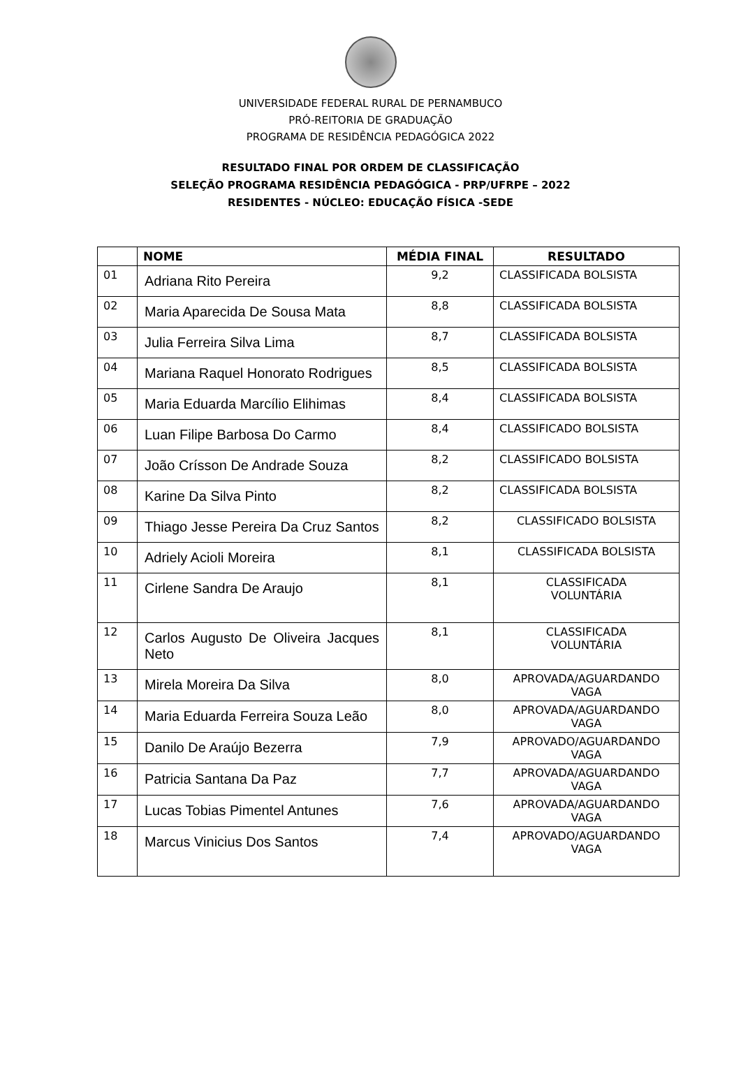UNIVERSIDADE FEDERAL RURAL DE PERNAMBUCO
PRÓ-REITORIA DE GRADUAÇÃO
PROGRAMA DE RESIDÊNCIA PEDAGÓGICA 2022
RESULTADO FINAL POR ORDEM DE CLASSIFICAÇÃO
SELEÇÃO PROGRAMA RESIDÊNCIA PEDAGÓGICA - PRP/UFRPE – 2022
RESIDENTES - NÚCLEO: EDUCAÇÃO FÍSICA -SEDE
| | NOME | MÉDIA FINAL | RESULTADO |
| --- | --- | --- | --- |
| 01 | Adriana Rito Pereira | 9,2 | CLASSIFICADA BOLSISTA |
| 02 | Maria Aparecida De Sousa Mata | 8,8 | CLASSIFICADA BOLSISTA |
| 03 | Julia Ferreira Silva Lima | 8,7 | CLASSIFICADA BOLSISTA |
| 04 | Mariana Raquel Honorato Rodrigues | 8,5 | CLASSIFICADA BOLSISTA |
| 05 | Maria Eduarda Marcílio Elihimas | 8,4 | CLASSIFICADA BOLSISTA |
| 06 | Luan Filipe Barbosa Do Carmo | 8,4 | CLASSIFICADO BOLSISTA |
| 07 | João Crísson De Andrade Souza | 8,2 | CLASSIFICADO BOLSISTA |
| 08 | Karine Da Silva Pinto | 8,2 | CLASSIFICADA BOLSISTA |
| 09 | Thiago Jesse Pereira Da Cruz Santos | 8,2 | CLASSIFICADO BOLSISTA |
| 10 | Adriely Acioli Moreira | 8,1 | CLASSIFICADA BOLSISTA |
| 11 | Cirlene Sandra De Araujo | 8,1 | CLASSIFICADA VOLUNTÁRIA |
| 12 | Carlos Augusto De Oliveira Jacques Neto | 8,1 | CLASSIFICADA VOLUNTÁRIA |
| 13 | Mirela Moreira Da Silva | 8,0 | APROVADA/AGUARDANDO VAGA |
| 14 | Maria Eduarda Ferreira Souza Leão | 8,0 | APROVADA/AGUARDANDO VAGA |
| 15 | Danilo De Araújo Bezerra | 7,9 | APROVADO/AGUARDANDO VAGA |
| 16 | Patricia Santana Da Paz | 7,7 | APROVADA/AGUARDANDO VAGA |
| 17 | Lucas Tobias Pimentel Antunes | 7,6 | APROVADA/AGUARDANDO VAGA |
| 18 | Marcus Vinicius Dos Santos | 7,4 | APROVADO/AGUARDANDO VAGA |